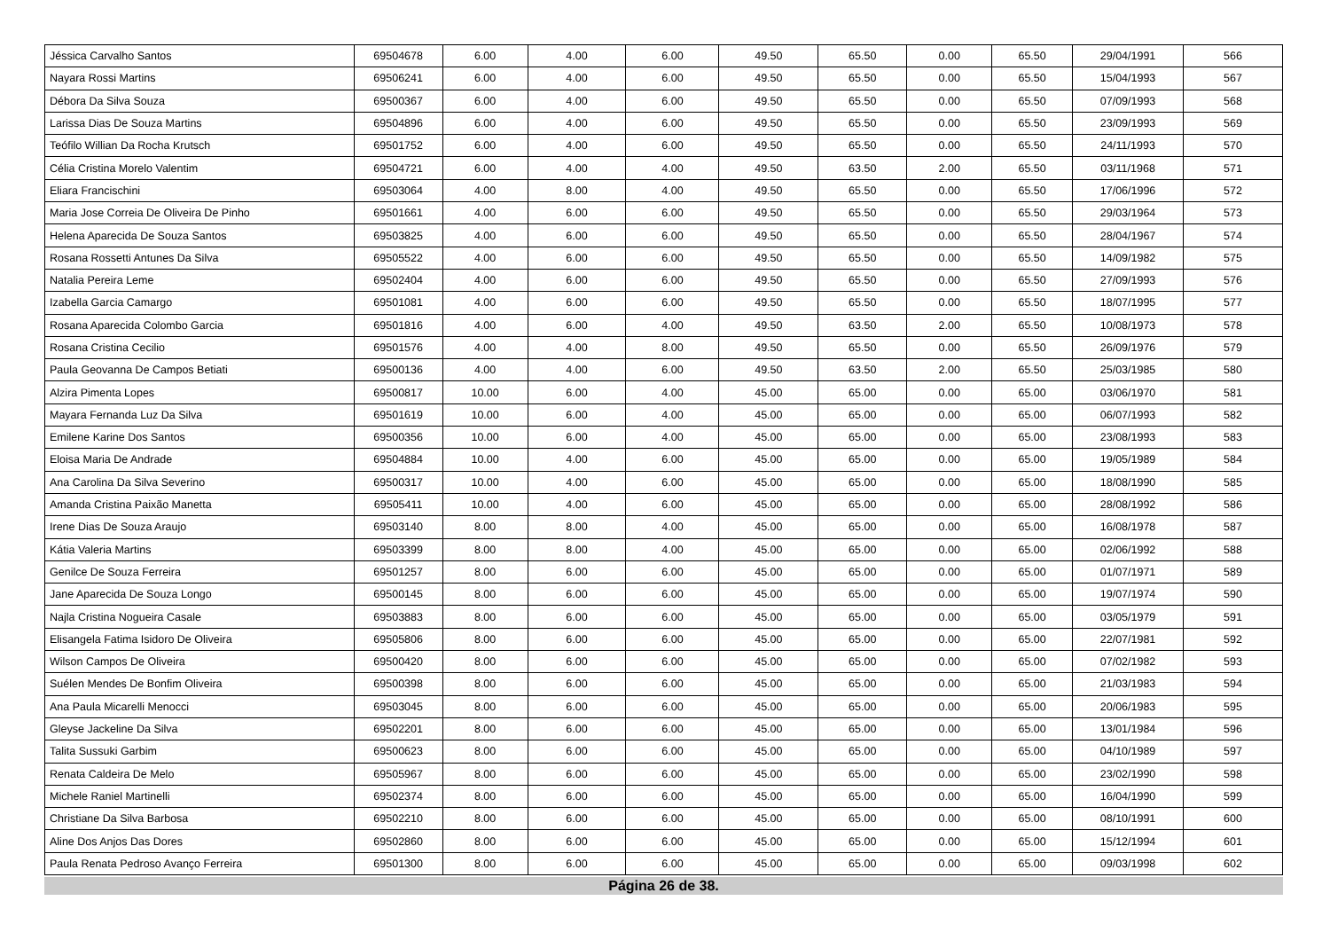| Jéssica Carvalho Santos | 69504678 | 6.00 | 4.00 | 6.00 | 49.50 | 65.50 | 0.00 | 65.50 | 29/04/1991 | 566 |
| Nayara Rossi Martins | 69506241 | 6.00 | 4.00 | 6.00 | 49.50 | 65.50 | 0.00 | 65.50 | 15/04/1993 | 567 |
| Débora Da Silva Souza | 69500367 | 6.00 | 4.00 | 6.00 | 49.50 | 65.50 | 0.00 | 65.50 | 07/09/1993 | 568 |
| Larissa Dias De Souza Martins | 69504896 | 6.00 | 4.00 | 6.00 | 49.50 | 65.50 | 0.00 | 65.50 | 23/09/1993 | 569 |
| Teófilo Willian Da Rocha Krutsch | 69501752 | 6.00 | 4.00 | 6.00 | 49.50 | 65.50 | 0.00 | 65.50 | 24/11/1993 | 570 |
| Célia Cristina Morelo Valentim | 69504721 | 6.00 | 4.00 | 4.00 | 49.50 | 63.50 | 2.00 | 65.50 | 03/11/1968 | 571 |
| Eliara Francischini | 69503064 | 4.00 | 8.00 | 4.00 | 49.50 | 65.50 | 0.00 | 65.50 | 17/06/1996 | 572 |
| Maria Jose Correia De Oliveira De Pinho | 69501661 | 4.00 | 6.00 | 6.00 | 49.50 | 65.50 | 0.00 | 65.50 | 29/03/1964 | 573 |
| Helena Aparecida De Souza Santos | 69503825 | 4.00 | 6.00 | 6.00 | 49.50 | 65.50 | 0.00 | 65.50 | 28/04/1967 | 574 |
| Rosana Rossetti Antunes Da Silva | 69505522 | 4.00 | 6.00 | 6.00 | 49.50 | 65.50 | 0.00 | 65.50 | 14/09/1982 | 575 |
| Natalia Pereira Leme | 69502404 | 4.00 | 6.00 | 6.00 | 49.50 | 65.50 | 0.00 | 65.50 | 27/09/1993 | 576 |
| Izabella Garcia Camargo | 69501081 | 4.00 | 6.00 | 6.00 | 49.50 | 65.50 | 0.00 | 65.50 | 18/07/1995 | 577 |
| Rosana Aparecida Colombo Garcia | 69501816 | 4.00 | 6.00 | 4.00 | 49.50 | 63.50 | 2.00 | 65.50 | 10/08/1973 | 578 |
| Rosana Cristina Cecilio | 69501576 | 4.00 | 4.00 | 8.00 | 49.50 | 65.50 | 0.00 | 65.50 | 26/09/1976 | 579 |
| Paula Geovanna De Campos Betiati | 69500136 | 4.00 | 4.00 | 6.00 | 49.50 | 63.50 | 2.00 | 65.50 | 25/03/1985 | 580 |
| Alzira Pimenta Lopes | 69500817 | 10.00 | 6.00 | 4.00 | 45.00 | 65.00 | 0.00 | 65.00 | 03/06/1970 | 581 |
| Mayara Fernanda Luz Da Silva | 69501619 | 10.00 | 6.00 | 4.00 | 45.00 | 65.00 | 0.00 | 65.00 | 06/07/1993 | 582 |
| Emilene Karine Dos Santos | 69500356 | 10.00 | 6.00 | 4.00 | 45.00 | 65.00 | 0.00 | 65.00 | 23/08/1993 | 583 |
| Eloisa Maria De Andrade | 69504884 | 10.00 | 4.00 | 6.00 | 45.00 | 65.00 | 0.00 | 65.00 | 19/05/1989 | 584 |
| Ana Carolina Da Silva Severino | 69500317 | 10.00 | 4.00 | 6.00 | 45.00 | 65.00 | 0.00 | 65.00 | 18/08/1990 | 585 |
| Amanda Cristina Paixão Manetta | 69505411 | 10.00 | 4.00 | 6.00 | 45.00 | 65.00 | 0.00 | 65.00 | 28/08/1992 | 586 |
| Irene Dias De Souza Araujo | 69503140 | 8.00 | 8.00 | 4.00 | 45.00 | 65.00 | 0.00 | 65.00 | 16/08/1978 | 587 |
| Kátia Valeria Martins | 69503399 | 8.00 | 8.00 | 4.00 | 45.00 | 65.00 | 0.00 | 65.00 | 02/06/1992 | 588 |
| Genilce De Souza Ferreira | 69501257 | 8.00 | 6.00 | 6.00 | 45.00 | 65.00 | 0.00 | 65.00 | 01/07/1971 | 589 |
| Jane Aparecida De Souza Longo | 69500145 | 8.00 | 6.00 | 6.00 | 45.00 | 65.00 | 0.00 | 65.00 | 19/07/1974 | 590 |
| Najla Cristina Nogueira Casale | 69503883 | 8.00 | 6.00 | 6.00 | 45.00 | 65.00 | 0.00 | 65.00 | 03/05/1979 | 591 |
| Elisangela Fatima Isidoro De Oliveira | 69505806 | 8.00 | 6.00 | 6.00 | 45.00 | 65.00 | 0.00 | 65.00 | 22/07/1981 | 592 |
| Wilson Campos De Oliveira | 69500420 | 8.00 | 6.00 | 6.00 | 45.00 | 65.00 | 0.00 | 65.00 | 07/02/1982 | 593 |
| Suélen Mendes De Bonfim Oliveira | 69500398 | 8.00 | 6.00 | 6.00 | 45.00 | 65.00 | 0.00 | 65.00 | 21/03/1983 | 594 |
| Ana Paula Micarelli Menocci | 69503045 | 8.00 | 6.00 | 6.00 | 45.00 | 65.00 | 0.00 | 65.00 | 20/06/1983 | 595 |
| Gleyse Jackeline Da Silva | 69502201 | 8.00 | 6.00 | 6.00 | 45.00 | 65.00 | 0.00 | 65.00 | 13/01/1984 | 596 |
| Talita Sussuki Garbim | 69500623 | 8.00 | 6.00 | 6.00 | 45.00 | 65.00 | 0.00 | 65.00 | 04/10/1989 | 597 |
| Renata Caldeira De Melo | 69505967 | 8.00 | 6.00 | 6.00 | 45.00 | 65.00 | 0.00 | 65.00 | 23/02/1990 | 598 |
| Michele Raniel Martinelli | 69502374 | 8.00 | 6.00 | 6.00 | 45.00 | 65.00 | 0.00 | 65.00 | 16/04/1990 | 599 |
| Christiane Da Silva Barbosa | 69502210 | 8.00 | 6.00 | 6.00 | 45.00 | 65.00 | 0.00 | 65.00 | 08/10/1991 | 600 |
| Aline Dos Anjos Das Dores | 69502860 | 8.00 | 6.00 | 6.00 | 45.00 | 65.00 | 0.00 | 65.00 | 15/12/1994 | 601 |
| Paula Renata Pedroso Avanço Ferreira | 69501300 | 8.00 | 6.00 | 6.00 | 45.00 | 65.00 | 0.00 | 65.00 | 09/03/1998 | 602 |
Página 26 de 38.